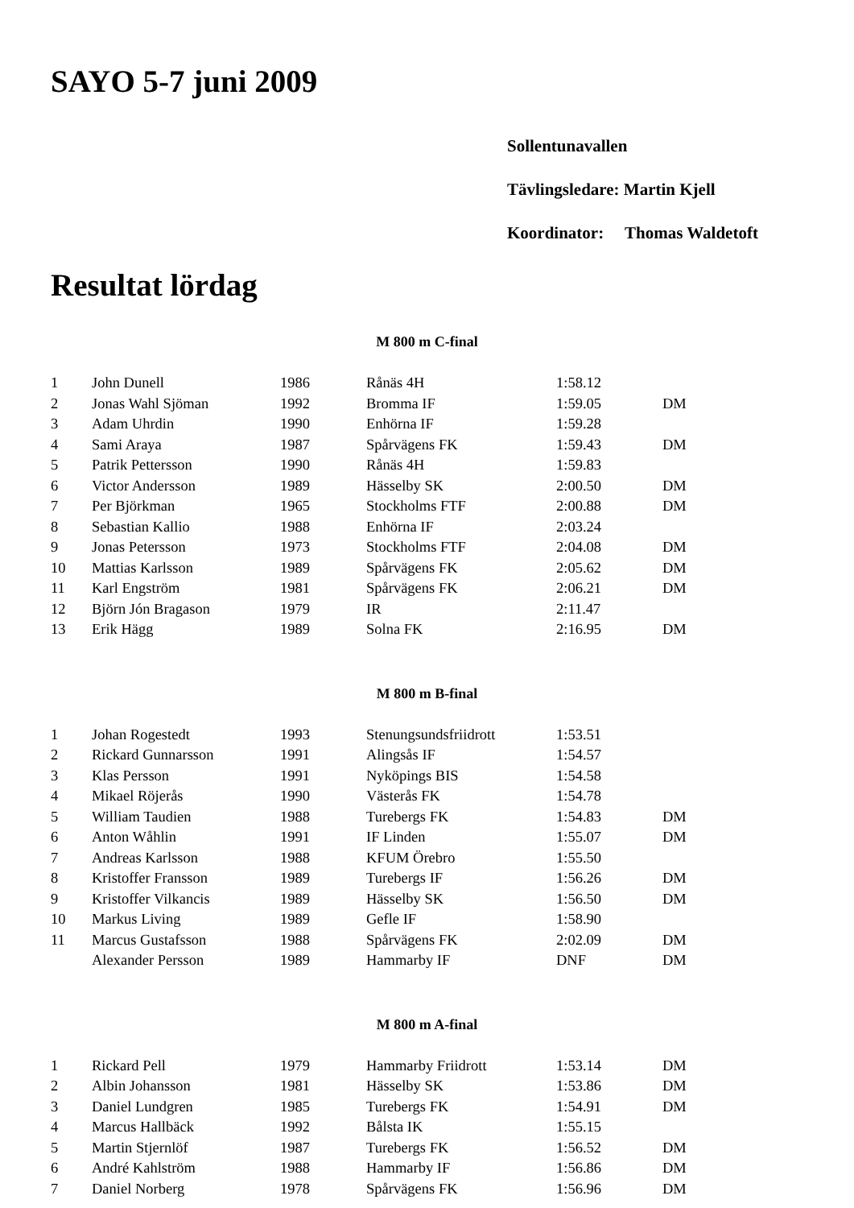SAYO 5-7 juni 2009
Sollentunavallen
Tävlingsledare: Martin Kjell
Koordinator: Thomas Waldetoft
Resultat lördag
M 800 m C-final
| 1 | John Dunell | 1986 | Rånäs 4H | 1:58.12 | |
| 2 | Jonas Wahl Sjöman | 1992 | Bromma IF | 1:59.05 | DM |
| 3 | Adam Uhrdin | 1990 | Enhörna IF | 1:59.28 | |
| 4 | Sami Araya | 1987 | Spårvägens FK | 1:59.43 | DM |
| 5 | Patrik Pettersson | 1990 | Rånäs 4H | 1:59.83 | |
| 6 | Victor Andersson | 1989 | Hässelby SK | 2:00.50 | DM |
| 7 | Per Björkman | 1965 | Stockholms FTF | 2:00.88 | DM |
| 8 | Sebastian Kallio | 1988 | Enhörna IF | 2:03.24 | |
| 9 | Jonas Petersson | 1973 | Stockholms FTF | 2:04.08 | DM |
| 10 | Mattias Karlsson | 1989 | Spårvägens FK | 2:05.62 | DM |
| 11 | Karl Engström | 1981 | Spårvägens FK | 2:06.21 | DM |
| 12 | Björn Jón Bragason | 1979 | IR | 2:11.47 | |
| 13 | Erik Hägg | 1989 | Solna FK | 2:16.95 | DM |
M 800 m B-final
| 1 | Johan Rogestedt | 1993 | Stenungsundsfriidrott | 1:53.51 | |
| 2 | Rickard Gunnarsson | 1991 | Alingsås IF | 1:54.57 | |
| 3 | Klas Persson | 1991 | Nyköpings BIS | 1:54.58 | |
| 4 | Mikael Röjerås | 1990 | Västerås FK | 1:54.78 | |
| 5 | William Taudien | 1988 | Turebergs FK | 1:54.83 | DM |
| 6 | Anton Wåhlin | 1991 | IF Linden | 1:55.07 | DM |
| 7 | Andreas Karlsson | 1988 | KFUM Örebro | 1:55.50 | |
| 8 | Kristoffer Fransson | 1989 | Turebergs IF | 1:56.26 | DM |
| 9 | Kristoffer Vilkancis | 1989 | Hässelby SK | 1:56.50 | DM |
| 10 | Markus Living | 1989 | Gefle IF | 1:58.90 | |
| 11 | Marcus Gustafsson | 1988 | Spårvägens FK | 2:02.09 | DM |
| | Alexander Persson | 1989 | Hammarby IF | DNF | DM |
M 800 m A-final
| 1 | Rickard Pell | 1979 | Hammarby Friidrott | 1:53.14 | DM |
| 2 | Albin Johansson | 1981 | Hässelby SK | 1:53.86 | DM |
| 3 | Daniel Lundgren | 1985 | Turebergs FK | 1:54.91 | DM |
| 4 | Marcus Hallbäck | 1992 | Bålsta IK | 1:55.15 | |
| 5 | Martin Stjernlöf | 1987 | Turebergs FK | 1:56.52 | DM |
| 6 | André Kahlström | 1988 | Hammarby IF | 1:56.86 | DM |
| 7 | Daniel Norberg | 1978 | Spårvägens FK | 1:56.96 | DM |